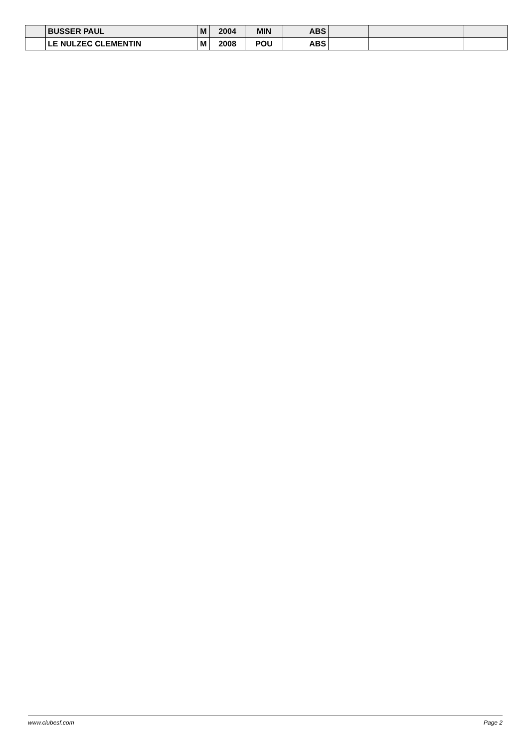| | BUSSER PAUL | M | 2004 | MIN | ABS | | | |
| | LE NULZEC CLEMENTIN | M | 2008 | POU | ABS | | | |
www.clubesf.com Page 2